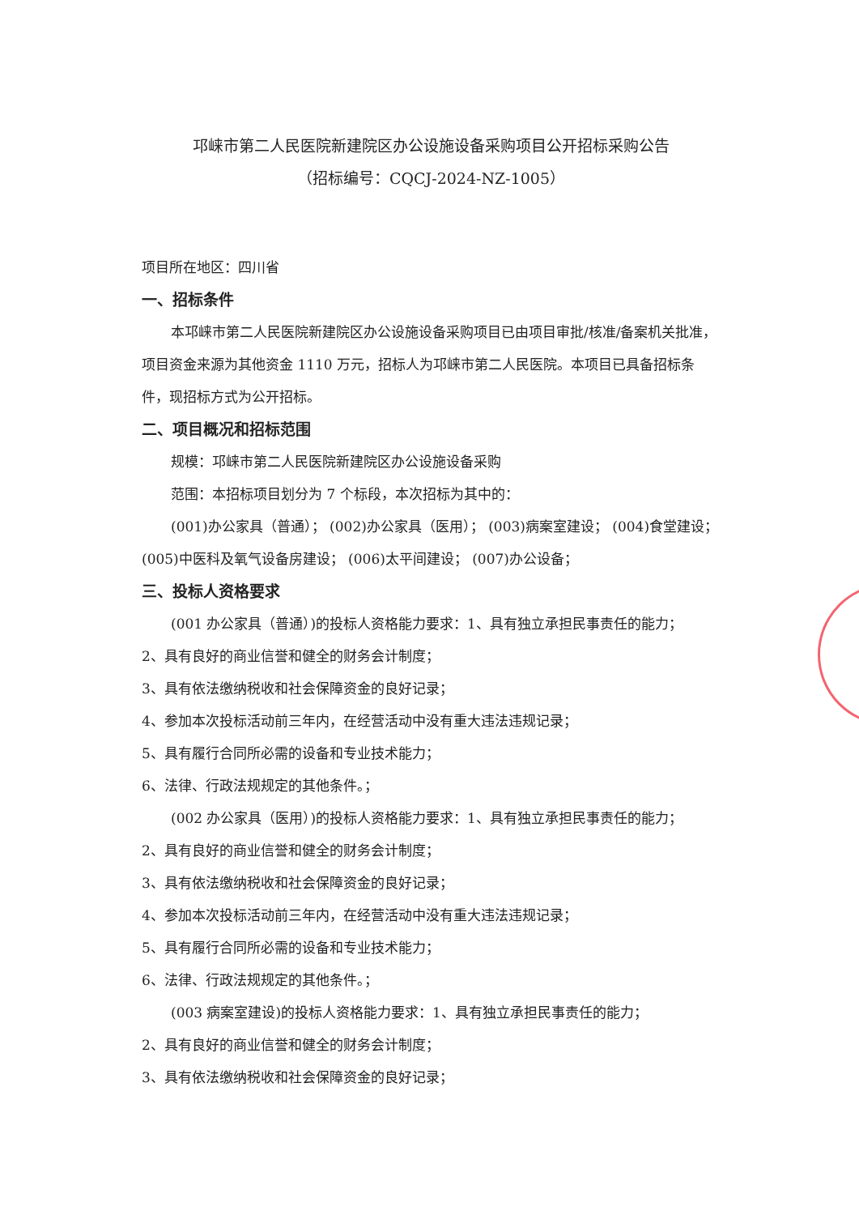邛崃市第二人民医院新建院区办公设施设备采购项目公开招标采购公告
（招标编号：CQCJ-2024-NZ-1005）
项目所在地区：四川省
一、招标条件
本邛崃市第二人民医院新建院区办公设施设备采购项目已由项目审批/核准/备案机关批准，项目资金来源为其他资金 1110 万元，招标人为邛崃市第二人民医院。本项目已具备招标条件，现招标方式为公开招标。
二、项目概况和招标范围
规模：邛崃市第二人民医院新建院区办公设施设备采购
范围：本招标项目划分为 7 个标段，本次招标为其中的：
(001)办公家具（普通）； (002)办公家具（医用）； (003)病案室建设； (004)食堂建设； (005)中医科及氧气设备房建设； (006)太平间建设； (007)办公设备；
三、投标人资格要求
(001 办公家具（普通）)的投标人资格能力要求：1、具有独立承担民事责任的能力；
2、具有良好的商业信誉和健全的财务会计制度；
3、具有依法缴纳税收和社会保障资金的良好记录；
4、参加本次投标活动前三年内，在经营活动中没有重大违法违规记录；
5、具有履行合同所必需的设备和专业技术能力；
6、法律、行政法规规定的其他条件。；
(002 办公家具（医用）)的投标人资格能力要求：1、具有独立承担民事责任的能力；
2、具有良好的商业信誉和健全的财务会计制度；
3、具有依法缴纳税收和社会保障资金的良好记录；
4、参加本次投标活动前三年内，在经营活动中没有重大违法违规记录；
5、具有履行合同所必需的设备和专业技术能力；
6、法律、行政法规规定的其他条件。；
(003 病案室建设)的投标人资格能力要求：1、具有独立承担民事责任的能力；
2、具有良好的商业信誉和健全的财务会计制度；
3、具有依法缴纳税收和社会保障资金的良好记录；